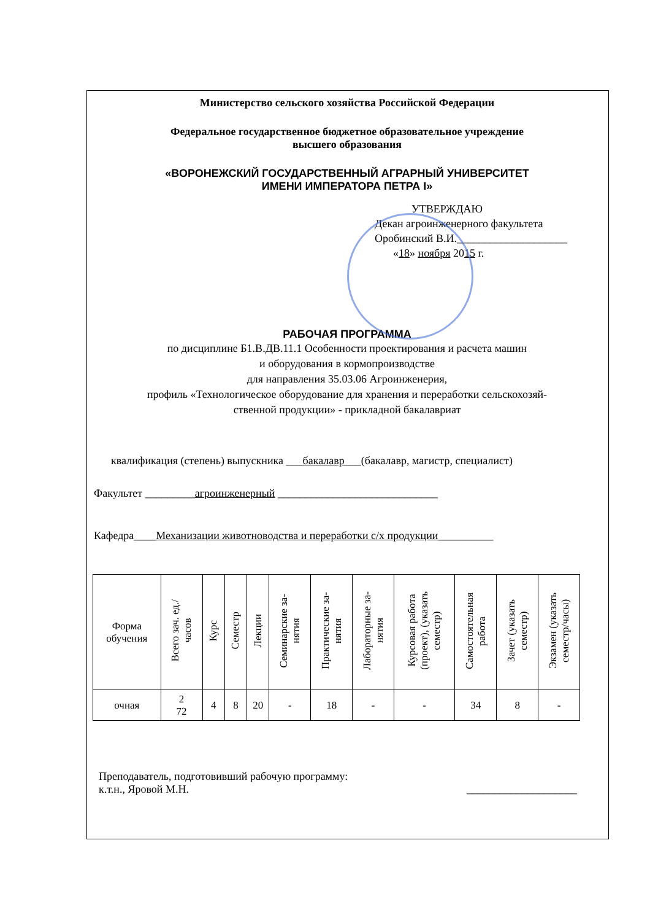Министерство сельского хозяйства Российской Федерации
Федеральное государственное бюджетное образовательное учреждение
высшего образования
«ВОРОНЕЖСКИЙ ГОСУДАРСТВЕННЫЙ АГРАРНЫЙ УНИВЕРСИТЕТ
ИМЕНИ ИМПЕРАТОРА ПЕТРА I»
УТВЕРЖДАЮ
Декан агроинженерного факультета
Оробинский В.И.____________________
«18» ноября 2015 г.
РАБОЧАЯ ПРОГРАММА
по дисциплине Б1.В.ДВ.11.1 Особенности проектирования и расчета машин
и оборудования в кормопроизводстве
для направления 35.03.06 Агроинженерия,
профиль «Технологическое оборудование для хранения и переработки сельскохозяй-
ственной продукции» - прикладной бакалавриат
квалификация (степень) выпускника ___бакалавр___(бакалавр, магистр, специалист)
Факультет _________агроинженерный _____________________________
Кафедра____Механизации животноводства и переработки с/х продукции__________
| Форма обучения | Всего зач. ед./ часов | Курс | Семестр | Лекции | Семинарские за- нятия | Практические за- нятия | Лабораторные за- нятия | Курсовая работа (проект), (указать семестр) | Самостоятельная работа | Зачет (указать семестр) | Экзамен (указать семестр/часы) |
| --- | --- | --- | --- | --- | --- | --- | --- | --- | --- | --- | --- |
| очная | 2 72 | 4 | 8 | 20 | - | 18 | - | - | 34 | 8 | - |
Преподаватель, подготовивший рабочую программу:
к.т.н., Яровой М.Н.
____________________